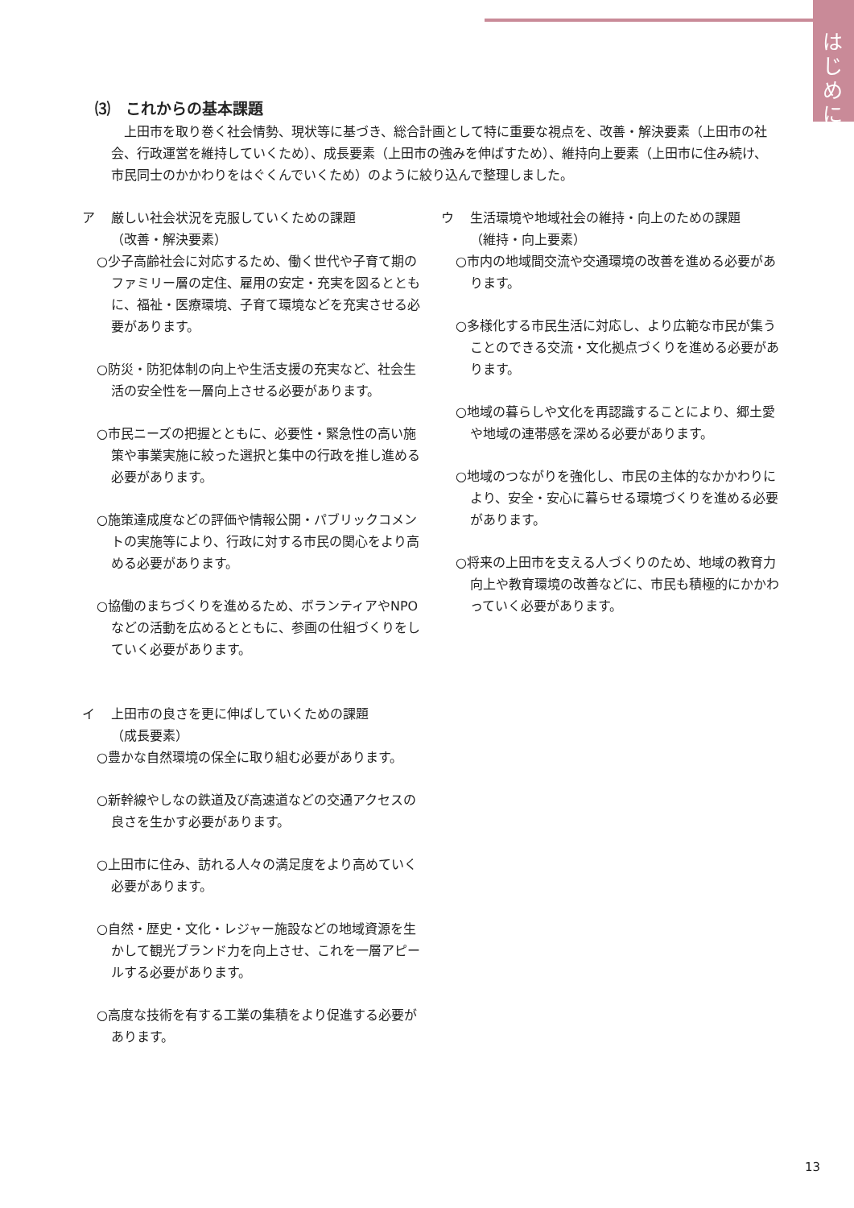はじめに
⑶　これからの基本課題
　上田市を取り巻く社会情勢、現状等に基づき、総合計画として特に重要な視点を、改善・解決要素（上田市の社会、行政運営を維持していくため）、成長要素（上田市の強みを伸ばすため）、維持向上要素（上田市に住み続け、市民同士のかかわりをはぐくんでいくため）のように絞り込んで整理しました。
ア 厳しい社会状況を克服していくための課題
（改善・解決要素）
○少子高齢社会に対応するため、働く世代や子育て期のファミリー層の定住、雇用の安定・充実を図るとともに、福祉・医療環境、子育て環境などを充実させる必要があります。
○防災・防犯体制の向上や生活支援の充実など、社会生活の安全性を一層向上させる必要があります。
○市民ニーズの把握とともに、必要性・緊急性の高い施策や事業実施に絞った選択と集中の行政を推し進める必要があります。
○施策達成度などの評価や情報公開・パブリックコメントの実施等により、行政に対する市民の関心をより高める必要があります。
○協働のまちづくりを進めるため、ボランティアやNPOなどの活動を広めるとともに、参画の仕組づくりをしていく必要があります。
イ 上田市の良さを更に伸ばしていくための課題
（成長要素）
○豊かな自然環境の保全に取り組む必要があります。
○新幹線やしなの鉄道及び高速道などの交通アクセスの良さを生かす必要があります。
○上田市に住み、訪れる人々の満足度をより高めていく必要があります。
○自然・歴史・文化・レジャー施設などの地域資源を生かして観光ブランド力を向上させ、これを一層アピールする必要があります。
○高度な技術を有する工業の集積をより促進する必要があります。
ウ 生活環境や地域社会の維持・向上のための課題
（維持・向上要素）
○市内の地域間交流や交通環境の改善を進める必要があります。
○多様化する市民生活に対応し、より広範な市民が集うことのできる交流・文化拠点づくりを進める必要があります。
○地域の暮らしや文化を再認識することにより、郷土愛や地域の連帯感を深める必要があります。
○地域のつながりを強化し、市民の主体的なかかわりにより、安全・安心に暮らせる環境づくりを進める必要があります。
○将来の上田市を支える人づくりのため、地域の教育力向上や教育環境の改善などに、市民も積極的にかかわっていく必要があります。
13